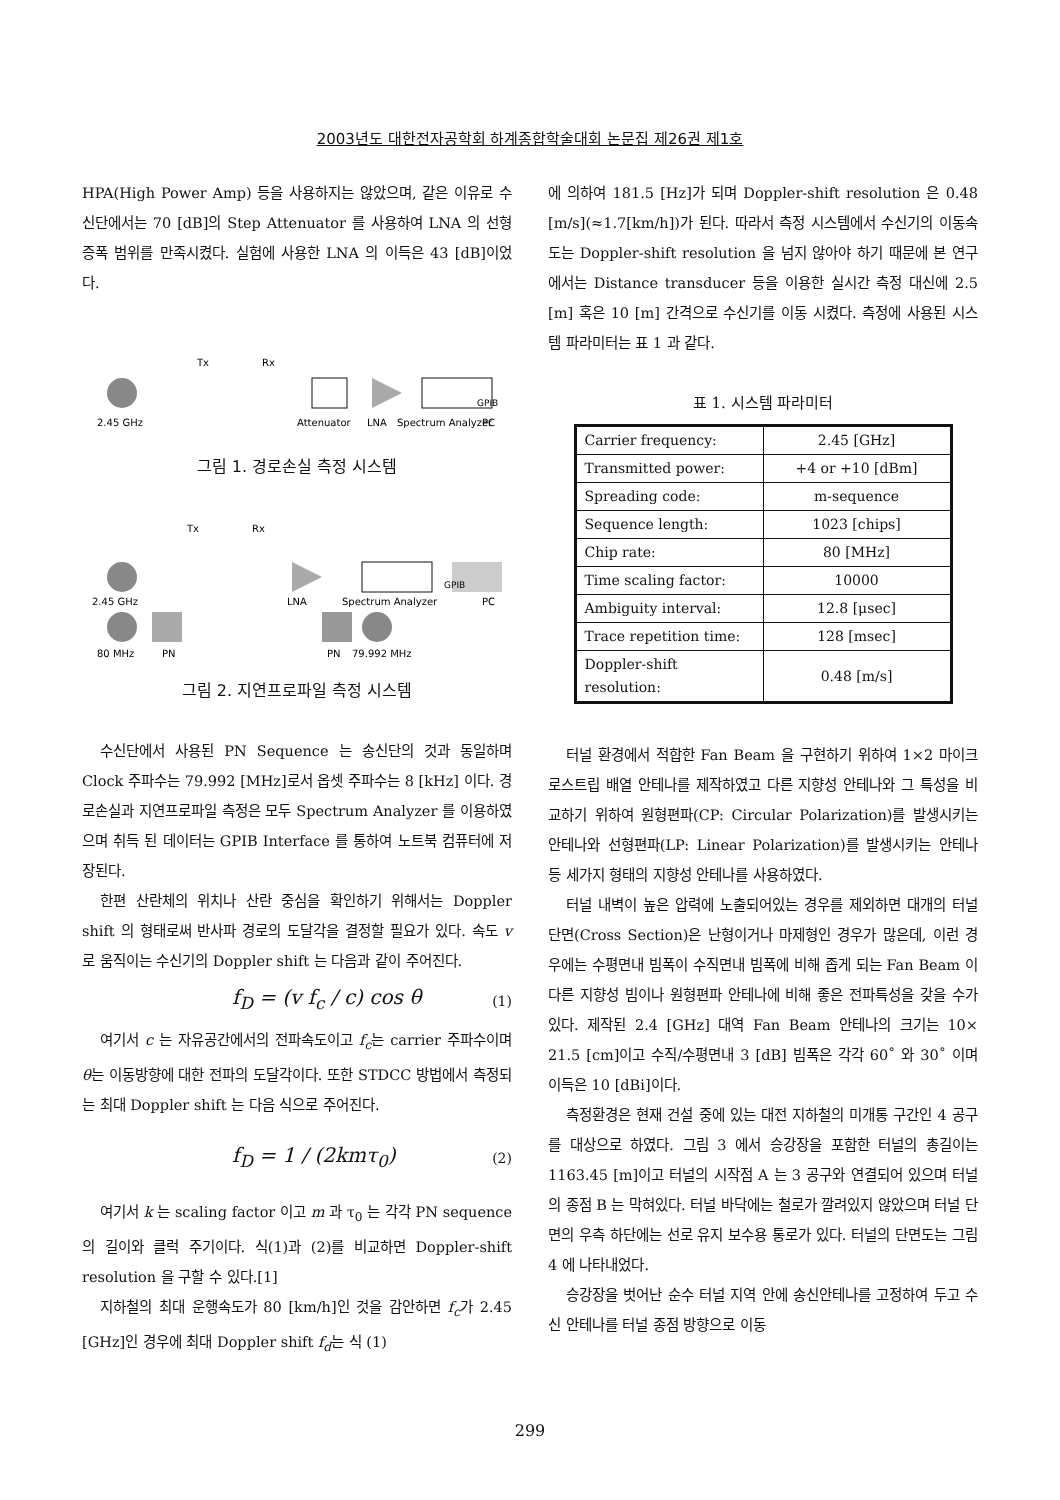2003년도 대한전자공학회 하계종합학술대회 논문집 제26권 제1호
HPA(High Power Amp) 등을 사용하지는 않았으며, 같은 이유로 수신단에서는 70 [dB]의 Step Attenuator 를 사용하여 LNA 의 선형 증폭 범위를 만족시켰다. 실험에 사용한 LNA 의 이득은 43 [dB]이었다.
2.45 GHz
Tx
Rx
Attenuator
LNA
Spectrum Analyzer
GPIB
PC
그림 1. 경로손실 측정 시스템
Tx
Rx
2.45 GHz
LNA
Spectrum Analyzer
GPIB
PC
80 MHz
PN
PN
79.992 MHz
그림 2. 지연프로파일 측정 시스템
수신단에서 사용된 PN Sequence 는 송신단의 것과 동일하며 Clock 주파수는 79.992 [MHz]로서 옵셋 주파수는 8 [kHz] 이다. 경로손실과 지연프로파일 측정은 모두 Spectrum Analyzer 를 이용하였으며 취득 된 데이터는 GPIB Interface 를 통하여 노트북 컴퓨터에 저장된다.
한편 산란체의 위치나 산란 중심을 확인하기 위해서는 Doppler shift 의 형태로써 반사파 경로의 도달각을 결정할 필요가 있다. 속도 v 로 움직이는 수신기의 Doppler shift 는 다음과 같이 주어진다.
f<sub>D</sub> = (v f<sub>c</sub> / c) cos θ (1)
여기서 c 는 자유공간에서의 전파속도이고 f<sub>c</sub>는 carrier 주파수이며 θ는 이동방향에 대한 전파의 도달각이다. 또한 STDCC 방법에서 측정되는 최대 Doppler shift 는 다음 식으로 주어진다.
f<sub>D</sub> = 1 / (2kmτ<sub>0</sub>) (2)
여기서 k 는 scaling factor 이고 m 과 τ<sub>0</sub> 는 각각 PN sequence 의 길이와 클럭 주기이다. 식(1)과 (2)를 비교하면 Doppler-shift resolution 을 구할 수 있다.[1]
지하철의 최대 운행속도가 80 [km/h]인 것을 감안하면 f<sub>c</sub>가 2.45 [GHz]인 경우에 최대 Doppler shift f<sub>d</sub>는 식 (1)
에 의하여 181.5 [Hz]가 되며 Doppler-shift resolution 은 0.48 [m/s](≈1.7[km/h])가 된다. 따라서 측정 시스템에서 수신기의 이동속도는 Doppler-shift resolution 을 넘지 않아야 하기 때문에 본 연구에서는 Distance transducer 등을 이용한 실시간 측정 대신에 2.5 [m] 혹은 10 [m] 간격으로 수신기를 이동 시켰다. 측정에 사용된 시스템 파라미터는 표 1 과 같다.
표 1. 시스템 파라미터
| Carrier frequency: | 2.45 [GHz] |
| Transmitted power: | +4 or +10 [dBm] |
| Spreading code: | m-sequence |
| Sequence length: | 1023 [chips] |
| Chip rate: | 80 [MHz] |
| Time scaling factor: | 10000 |
| Ambiguity interval: | 12.8 [μsec] |
| Trace repetition time: | 128 [msec] |
| Doppler-shift resolution: | 0.48 [m/s] |
터널 환경에서 적합한 Fan Beam 을 구현하기 위하여 1×2 마이크로스트립 배열 안테나를 제작하였고 다른 지향성 안테나와 그 특성을 비교하기 위하여 원형편파(CP: Circular Polarization)를 발생시키는 안테나와 선형편파(LP: Linear Polarization)를 발생시키는 안테나 등 세가지 형태의 지향성 안테나를 사용하였다.
터널 내벽이 높은 압력에 노출되어있는 경우를 제외하면 대개의 터널단면(Cross Section)은 난형이거나 마제형인 경우가 많은데, 이런 경우에는 수평면내 빔폭이 수직면내 빔폭에 비해 좁게 되는 Fan Beam 이 다른 지향성 빔이나 원형편파 안테나에 비해 좋은 전파특성을 갖을 수가 있다. 제작된 2.4 [GHz] 대역 Fan Beam 안테나의 크기는 10× 21.5 [cm]이고 수직/수평면내 3 [dB] 빔폭은 각각 60˚ 와 30˚ 이며 이득은 10 [dBi]이다.
측정환경은 현재 건설 중에 있는 대전 지하철의 미개통 구간인 4 공구를 대상으로 하였다. 그림 3 에서 승강장을 포함한 터널의 총길이는 1163.45 [m]이고 터널의 시작점 A 는 3 공구와 연결되어 있으며 터널의 종점 B 는 막혀있다. 터널 바닥에는 철로가 깔려있지 않았으며 터널 단면의 우측 하단에는 선로 유지 보수용 통로가 있다. 터널의 단면도는 그림 4 에 나타내었다.
승강장을 벗어난 순수 터널 지역 안에 송신안테나를 고정하여 두고 수신 안테나를 터널 종점 방향으로 이동
299